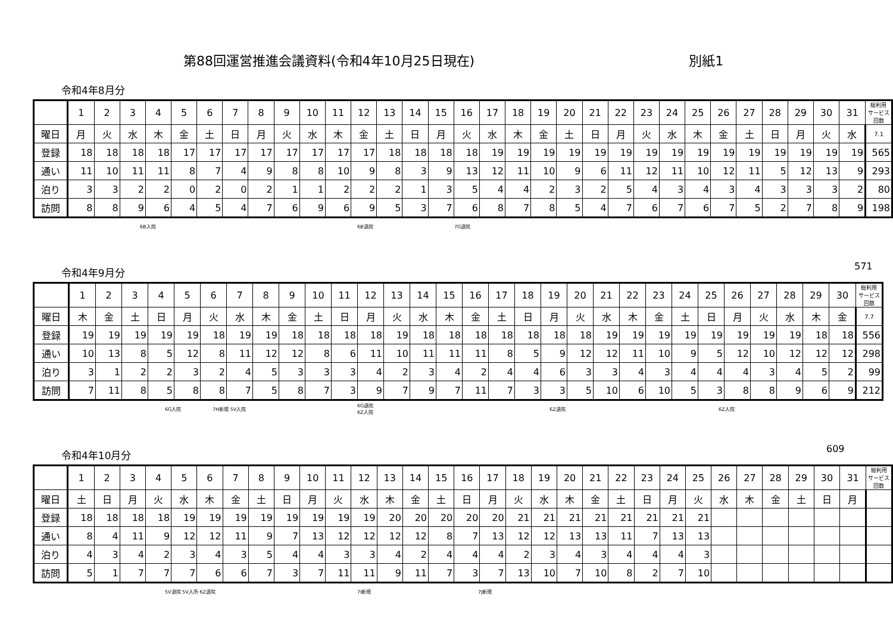第88回運営推進会議資料(令和4年10月25日現在) 別紙1
令和4年8月分
| | 1 | 2 | 3 | 4 | 5 | 6 | 7 | 8 | 9 | 10 | 11 | 12 | 13 | 14 | 15 | 16 | 17 | 18 | 19 | 20 | 21 | 22 | 23 | 24 | 25 | 26 | 27 | 28 | 29 | 30 | 31 | 総利用 サービス 回数 |
| 曜日 | 月 | 火 | 水 | 木 | 金 | 土 | 日 | 月 | 火 | 水 | 木 | 金 | 土 | 日 | 月 | 火 | 水 | 木 | 金 | 土 | 日 | 月 | 火 | 水 | 木 | 金 | 土 | 日 | 月 | 火 | 水 | 7.1 |
| 登録 | 18 | 18 | 18 | 18 | 17 | 17 | 17 | 17 | 17 | 17 | 17 | 17 | 18 | 18 | 18 | 18 | 19 | 19 | 19 | 19 | 19 | 19 | 19 | 19 | 19 | 19 | 19 | 19 | 19 | 19 | 19 | 565 |
| 通い | 11 | 10 | 11 | 11 | 8 | 7 | 4 | 9 | 8 | 8 | 10 | 9 | 8 | 3 | 9 | 13 | 12 | 11 | 10 | 9 | 6 | 11 | 12 | 11 | 10 | 12 | 11 | 5 | 12 | 13 | 9 | 293 |
| 泊り | 3 | 3 | 2 | 2 | 0 | 2 | 0 | 2 | 1 | 1 | 2 | 2 | 2 | 1 | 3 | 5 | 4 | 4 | 2 | 3 | 2 | 5 | 4 | 3 | 4 | 3 | 4 | 3 | 3 | 3 | 2 | 80 |
| 訪問 | 8 | 8 | 9 | 6 | 4 | 5 | 4 | 7 | 6 | 9 | 6 | 9 | 5 | 3 | 7 | 6 | 8 | 7 | 8 | 5 | 4 | 7 | 6 | 7 | 6 | 7 | 5 | 2 | 7 | 8 | 9 | 198 |
571
6B入院 6B退院 7G退院
令和4年9月分
| | 1 | 2 | 3 | 4 | 5 | 6 | 7 | 8 | 9 | 10 | 11 | 12 | 13 | 14 | 15 | 16 | 17 | 18 | 19 | 20 | 21 | 22 | 23 | 24 | 25 | 26 | 27 | 28 | 29 | 30 | 総利用 サービス 回数 |
| 曜日 | 木 | 金 | 土 | 日 | 月 | 火 | 水 | 木 | 金 | 土 | 日 | 月 | 火 | 水 | 木 | 金 | 土 | 日 | 月 | 火 | 水 | 木 | 金 | 土 | 日 | 月 | 火 | 水 | 木 | 金 | 7.7 |
| 登録 | 19 | 19 | 19 | 19 | 19 | 18 | 19 | 19 | 18 | 18 | 18 | 18 | 19 | 18 | 18 | 18 | 18 | 18 | 18 | 18 | 19 | 19 | 19 | 19 | 19 | 19 | 19 | 19 | 18 | 18 | 556 |
| 通い | 10 | 13 | 8 | 5 | 12 | 8 | 11 | 12 | 12 | 8 | 6 | 11 | 10 | 11 | 11 | 11 | 8 | 5 | 9 | 12 | 12 | 11 | 10 | 9 | 5 | 12 | 10 | 12 | 12 | 12 | 298 |
| 泊り | 3 | 1 | 2 | 2 | 3 | 2 | 4 | 5 | 3 | 3 | 3 | 4 | 2 | 3 | 4 | 2 | 4 | 4 | 6 | 3 | 3 | 4 | 3 | 4 | 4 | 4 | 3 | 4 | 5 | 2 | 99 |
| 訪問 | 7 | 11 | 8 | 5 | 8 | 8 | 7 | 5 | 8 | 7 | 3 | 9 | 7 | 9 | 7 | 11 | 7 | 3 | 3 | 5 | 10 | 6 | 10 | 5 | 3 | 8 | 8 | 9 | 6 | 9 | 212 |
609
6G入院 7H新規 5V入院
6G退院
6Z入院 6Z退院 6Z入院
令和4年10月分
| | 1 | 2 | 3 | 4 | 5 | 6 | 7 | 8 | 9 | 10 | 11 | 12 | 13 | 14 | 15 | 16 | 17 | 18 | 19 | 20 | 21 | 22 | 23 | 24 | 25 | 26 | 27 | 28 | 29 | 30 | 31 | 総利用 サービス 回数 |
| 曜日 | 土 | 日 | 月 | 火 | 水 | 木 | 金 | 土 | 日 | 月 | 火 | 水 | 木 | 金 | 土 | 日 | 月 | 火 | 水 | 木 | 金 | 土 | 日 | 月 | 火 | 水 | 木 | 金 | 土 | 日 | 月 | |
| 登録 | 18 | 18 | 18 | 18 | 19 | 19 | 19 | 19 | 19 | 19 | 19 | 19 | 20 | 20 | 20 | 20 | 20 | 21 | 21 | 21 | 21 | 21 | 21 | 21 | 21 | | | | | | | |
| 通い | 8 | 4 | 11 | 9 | 12 | 12 | 11 | 9 | 7 | 13 | 12 | 12 | 12 | 12 | 8 | 7 | 13 | 12 | 12 | 13 | 13 | 11 | 7 | 13 | 13 | | | | | | | |
| 泊り | 4 | 3 | 4 | 2 | 3 | 4 | 3 | 5 | 4 | 4 | 3 | 3 | 4 | 2 | 4 | 4 | 4 | 2 | 3 | 4 | 3 | 4 | 4 | 4 | 3 | | | | | | | |
| 訪問 | 5 | 1 | 7 | 7 | 7 | 6 | 6 | 7 | 3 | 7 | 11 | 11 | 9 | 11 | 7 | 3 | 7 | 13 | 10 | 7 | 10 | 8 | 2 | 7 | 10 | | | | | | | |
5V退院 5V入所 6Z退院 7I新規 7J新規